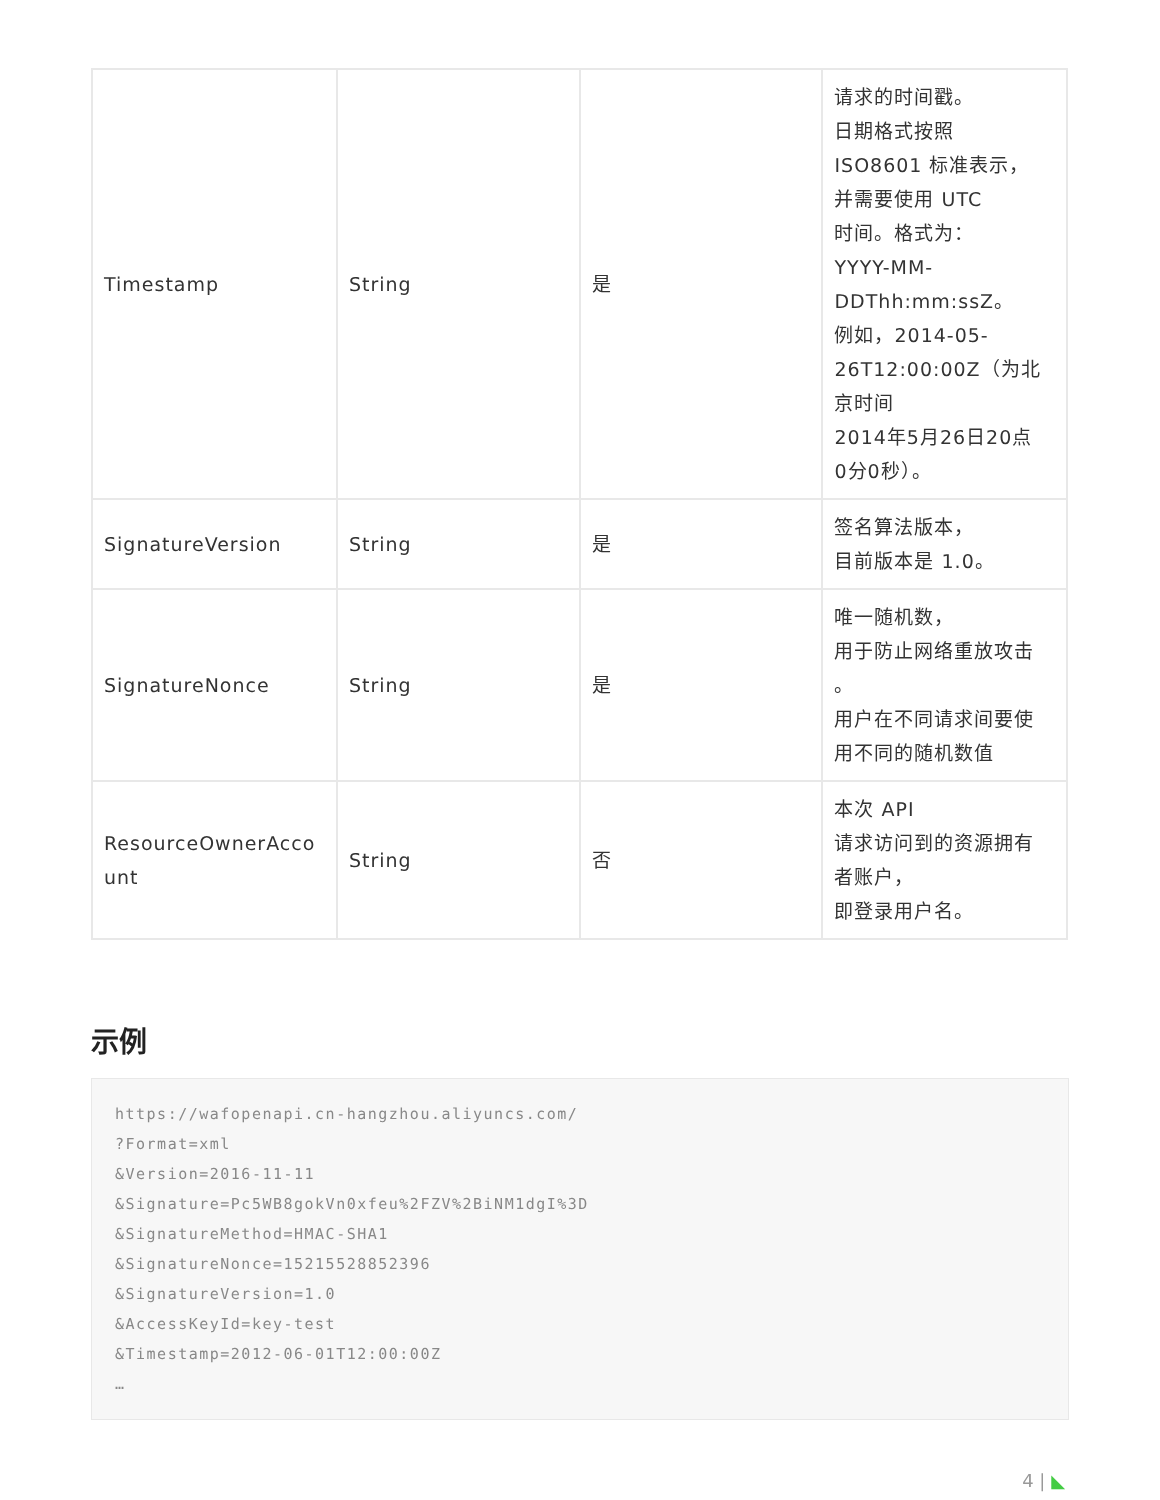| Timestamp | String | 是 | 请求的时间戳。 日期格式按照 ISO8601 标准表示， 并需要使用 UTC 时间。格式为： YYYY-MM- DDThh:mm:ssZ。 例如，2014-05- 26T12:00:00Z（为北 京时间 2014年5月26日20点 0分0秒）。 |
| SignatureVersion | String | 是 | 签名算法版本， 目前版本是 1.0。 |
| SignatureNonce | String | 是 | 唯一随机数， 用于防止网络重放攻击 。 用户在不同请求间要使 用不同的随机数值 |
| ResourceOwnerAcco unt | String | 否 | 本次 API 请求访问到的资源拥有 者账户， 即登录用户名。 |
示例
https://wafopenapi.cn-hangzhou.aliyuncs.com/
?Format=xml
&Version=2016-11-11
&Signature=Pc5WB8gokVn0xfeu%2FZV%2BiNM1dgI%3D
&SignatureMethod=HMAC-SHA1
&SignatureNonce=15215528852396
&SignatureVersion=1.0
&AccessKeyId=key-test
&Timestamp=2012-06-01T12:00:00Z
…
4 | ◣